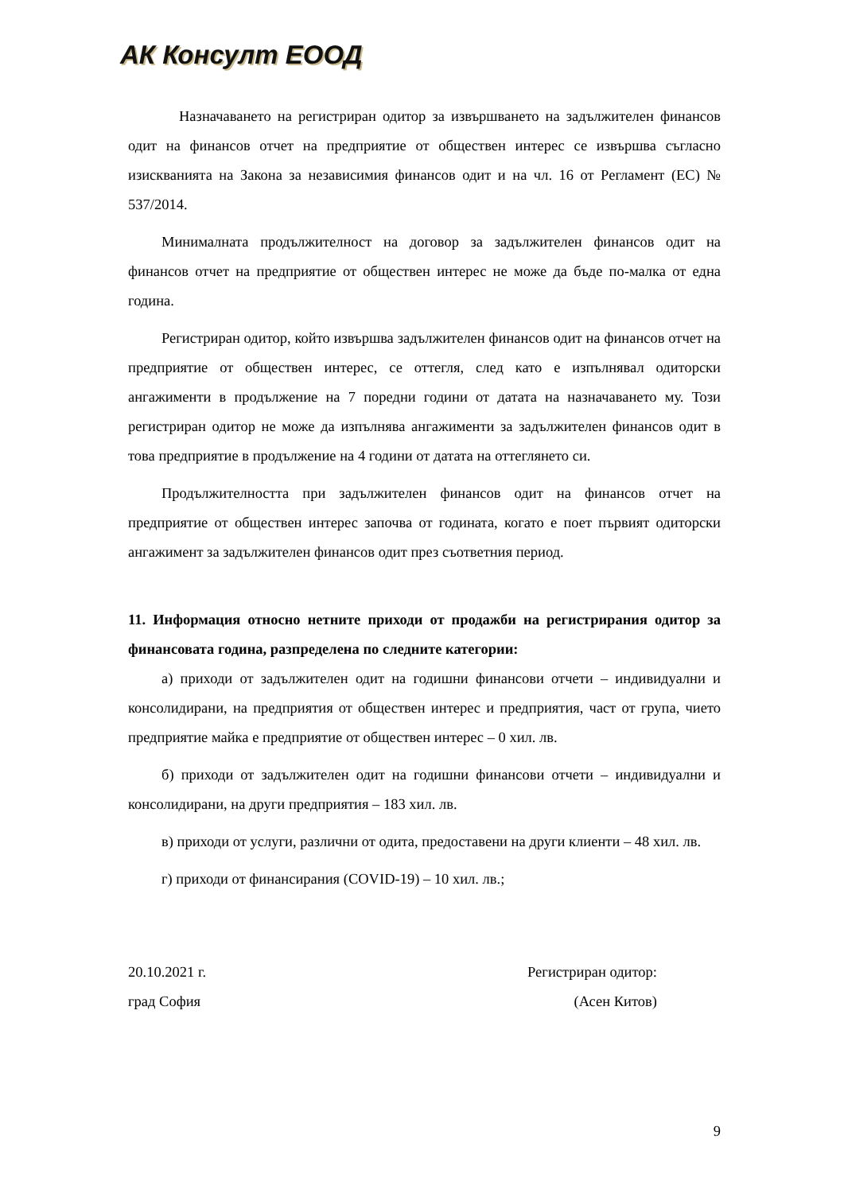АК Консулт ЕООД
Назначаването на регистриран одитор за извършването на задължителен финансов одит на финансов отчет на предприятие от обществен интерес се извършва съгласно изискванията на Закона за независимия финансов одит и на чл. 16 от Регламент (ЕС) № 537/2014.
Минималната продължителност на договор за задължителен финансов одит на финансов отчет на предприятие от обществен интерес не може да бъде по-малка от една година.
Регистриран одитор, който извършва задължителен финансов одит на финансов отчет на предприятие от обществен интерес, се оттегля, след като е изпълнявал одиторски ангажименти в продължение на 7 поредни години от датата на назначаването му. Този регистриран одитор не може да изпълнява ангажименти за задължителен финансов одит в това предприятие в продължение на 4 години от датата на оттеглянето си.
Продължителността при задължителен финансов одит на финансов отчет на предприятие от обществен интерес започва от годината, когато е поет първият одиторски ангажимент за задължителен финансов одит през съответния период.
11. Информация относно нетните приходи от продажби на регистрирания одитор за финансовата година, разпределена по следните категории:
а) приходи от задължителен одит на годишни финансови отчети – индивидуални и консолидирани, на предприятия от обществен интерес и предприятия, част от група, чието предприятие майка е предприятие от обществен интерес – 0 хил. лв.
б) приходи от задължителен одит на годишни финансови отчети – индивидуални и консолидирани, на други предприятия – 183 хил. лв.
в) приходи от услуги, различни от одита, предоставени на други клиенти – 48 хил. лв.
г) приходи от финансирания (COVID-19) – 10 хил. лв.;
20.10.2021 г.
град София
Регистриран одитор:
(Асен Китов)
9